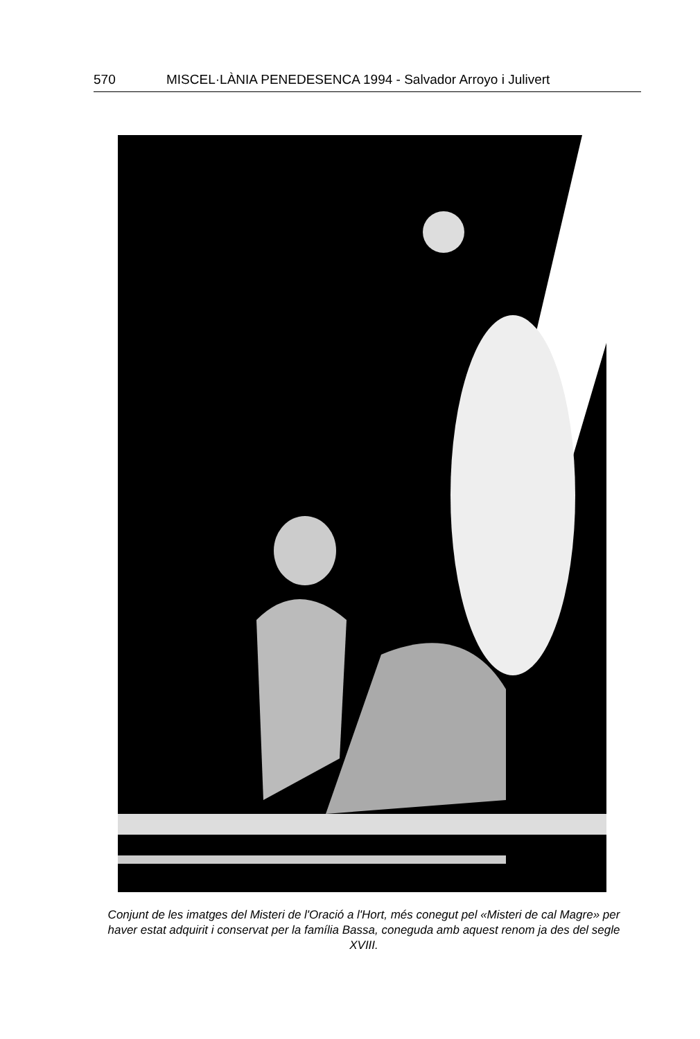570 MISCEL·LÀNIA PENEDESENCA 1994 - Salvador Arroyo i Julivert
Conjunt de les imatges del Misteri de l'Oració a l'Hort, més conegut pel «Misteri de cal Magre» per haver estat adquirit i conservat per la família Bassa, coneguda amb aquest renom ja des del segle XVIII.